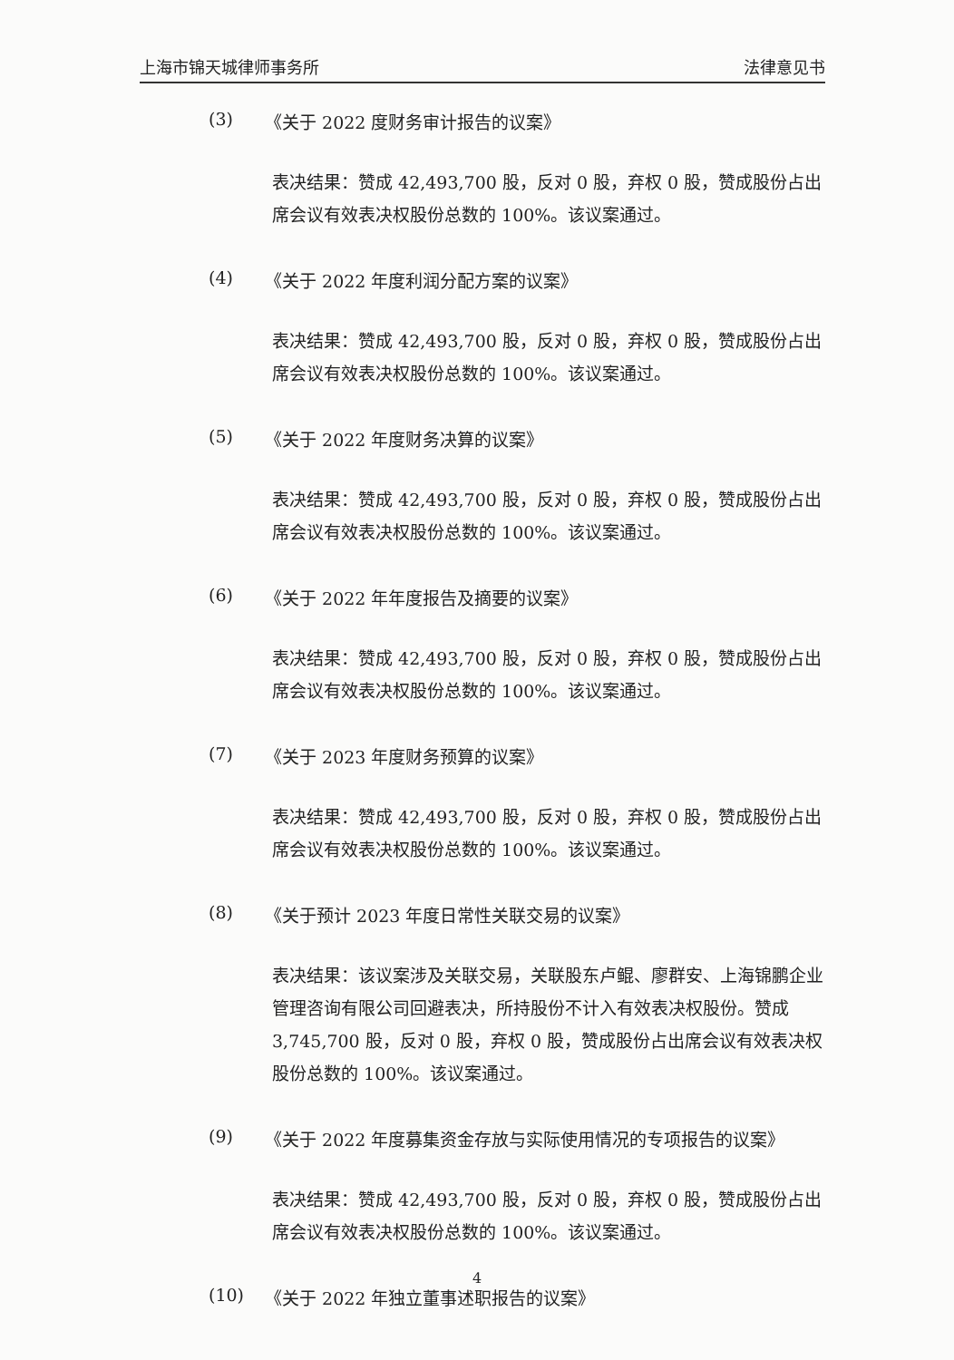上海市锦天城律师事务所 法律意见书
(3) 《关于 2022 度财务审计报告的议案》
表决结果：赞成 42,493,700 股，反对 0 股，弃权 0 股，赞成股份占出席会议有效表决权股份总数的 100%。该议案通过。
(4) 《关于 2022 年度利润分配方案的议案》
表决结果：赞成 42,493,700 股，反对 0 股，弃权 0 股，赞成股份占出席会议有效表决权股份总数的 100%。该议案通过。
(5) 《关于 2022 年度财务决算的议案》
表决结果：赞成 42,493,700 股，反对 0 股，弃权 0 股，赞成股份占出席会议有效表决权股份总数的 100%。该议案通过。
(6) 《关于 2022 年年度报告及摘要的议案》
表决结果：赞成 42,493,700 股，反对 0 股，弃权 0 股，赞成股份占出席会议有效表决权股份总数的 100%。该议案通过。
(7) 《关于 2023 年度财务预算的议案》
表决结果：赞成 42,493,700 股，反对 0 股，弃权 0 股，赞成股份占出席会议有效表决权股份总数的 100%。该议案通过。
(8) 《关于预计 2023 年度日常性关联交易的议案》
表决结果：该议案涉及关联交易，关联股东卢鲲、廖群安、上海锦鹏企业管理咨询有限公司回避表决，所持股份不计入有效表决权股份。赞成 3,745,700 股，反对 0 股，弃权 0 股，赞成股份占出席会议有效表决权股份总数的 100%。该议案通过。
(9) 《关于 2022 年度募集资金存放与实际使用情况的专项报告的议案》
表决结果：赞成 42,493,700 股，反对 0 股，弃权 0 股，赞成股份占出席会议有效表决权股份总数的 100%。该议案通过。
(10) 《关于 2022 年独立董事述职报告的议案》
4